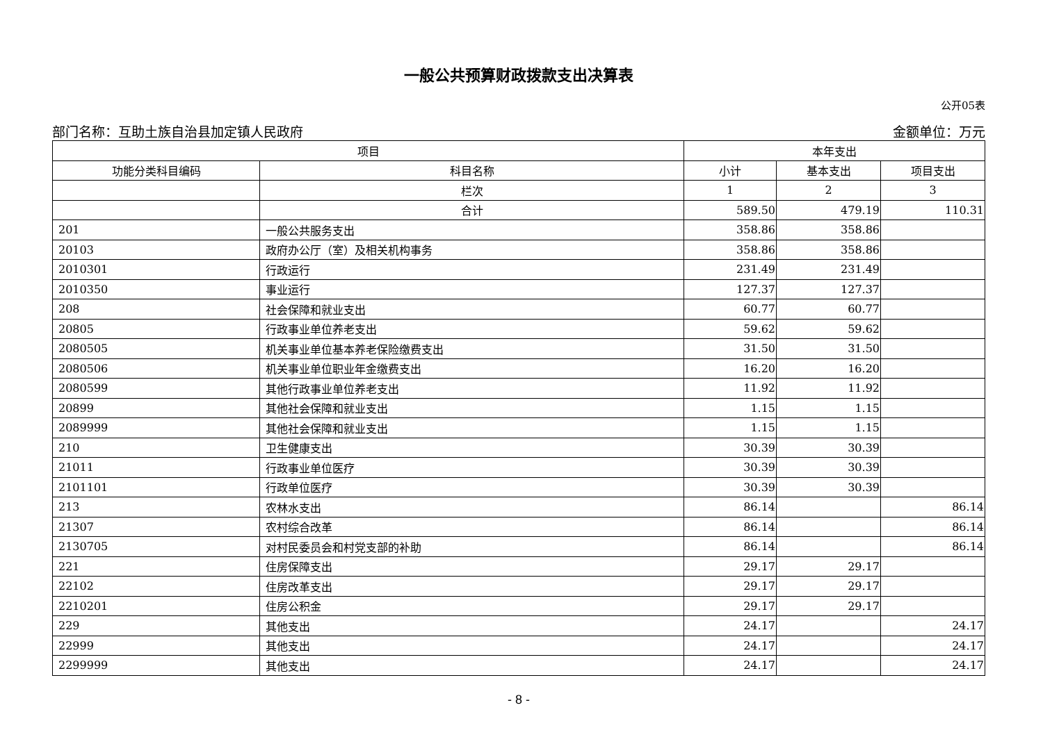一般公共预算财政拨款支出决算表
公开05表
部门名称：互助土族自治县加定镇人民政府 金额单位：万元
| 项目 | | 本年支出 | | |
| --- | --- | --- | --- | --- |
| 功能分类科目编码 | 科目名称 | 小计 | 基本支出 | 项目支出 |
| | 栏次 | 1 | 2 | 3 |
| | 合计 | 589.50 | 479.19 | 110.31 |
| 201 | 一般公共服务支出 | 358.86 | 358.86 | |
| 20103 | 政府办公厅（室）及相关机构事务 | 358.86 | 358.86 | |
| 2010301 | 行政运行 | 231.49 | 231.49 | |
| 2010350 | 事业运行 | 127.37 | 127.37 | |
| 208 | 社会保障和就业支出 | 60.77 | 60.77 | |
| 20805 | 行政事业单位养老支出 | 59.62 | 59.62 | |
| 2080505 | 机关事业单位基本养老保险缴费支出 | 31.50 | 31.50 | |
| 2080506 | 机关事业单位职业年金缴费支出 | 16.20 | 16.20 | |
| 2080599 | 其他行政事业单位养老支出 | 11.92 | 11.92 | |
| 20899 | 其他社会保障和就业支出 | 1.15 | 1.15 | |
| 2089999 | 其他社会保障和就业支出 | 1.15 | 1.15 | |
| 210 | 卫生健康支出 | 30.39 | 30.39 | |
| 21011 | 行政事业单位医疗 | 30.39 | 30.39 | |
| 2101101 | 行政单位医疗 | 30.39 | 30.39 | |
| 213 | 农林水支出 | 86.14 | | 86.14 |
| 21307 | 农村综合改革 | 86.14 | | 86.14 |
| 2130705 | 对村民委员会和村党支部的补助 | 86.14 | | 86.14 |
| 221 | 住房保障支出 | 29.17 | 29.17 | |
| 22102 | 住房改革支出 | 29.17 | 29.17 | |
| 2210201 | 住房公积金 | 29.17 | 29.17 | |
| 229 | 其他支出 | 24.17 | | 24.17 |
| 22999 | 其他支出 | 24.17 | | 24.17 |
| 2299999 | 其他支出 | 24.17 | | 24.17 |
- 8 -